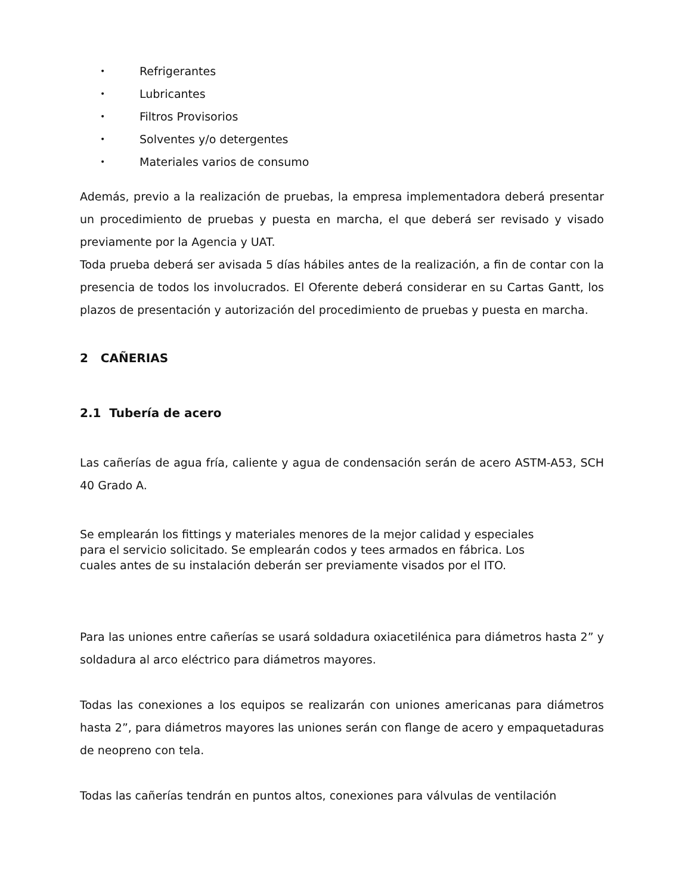• Refrigerantes
• Lubricantes
• Filtros Provisorios
• Solventes y/o detergentes
• Materiales varios de consumo
Además, previo a la realización de pruebas, la empresa implementadora deberá presentar un procedimiento de pruebas y puesta en marcha, el que deberá ser revisado y visado previamente por la Agencia y UAT.
Toda prueba deberá ser avisada 5 días hábiles antes de la realización, a fin de contar con la presencia de todos los involucrados. El Oferente deberá considerar en su Cartas Gantt, los plazos de presentación y autorización del procedimiento de pruebas y puesta en marcha.
2 CAÑERIAS
2.1 Tubería de acero
Las cañerías de agua fría, caliente y agua de condensación serán de acero ASTM-A53, SCH 40 Grado A.
Se emplearán los fittings y materiales menores de la mejor calidad y especiales
para el servicio solicitado. Se emplearán codos y tees armados en fábrica. Los
cuales antes de su instalación deberán ser previamente visados por el ITO.
Para las uniones entre cañerías se usará soldadura oxiacetilénica para diámetros hasta 2” y soldadura al arco eléctrico para diámetros mayores.
Todas las conexiones a los equipos se realizarán con uniones americanas para diámetros hasta 2”, para diámetros mayores las uniones serán con flange de acero y empaquetaduras de neopreno con tela.
Todas las cañerías tendrán en puntos altos, conexiones para válvulas de ventilación